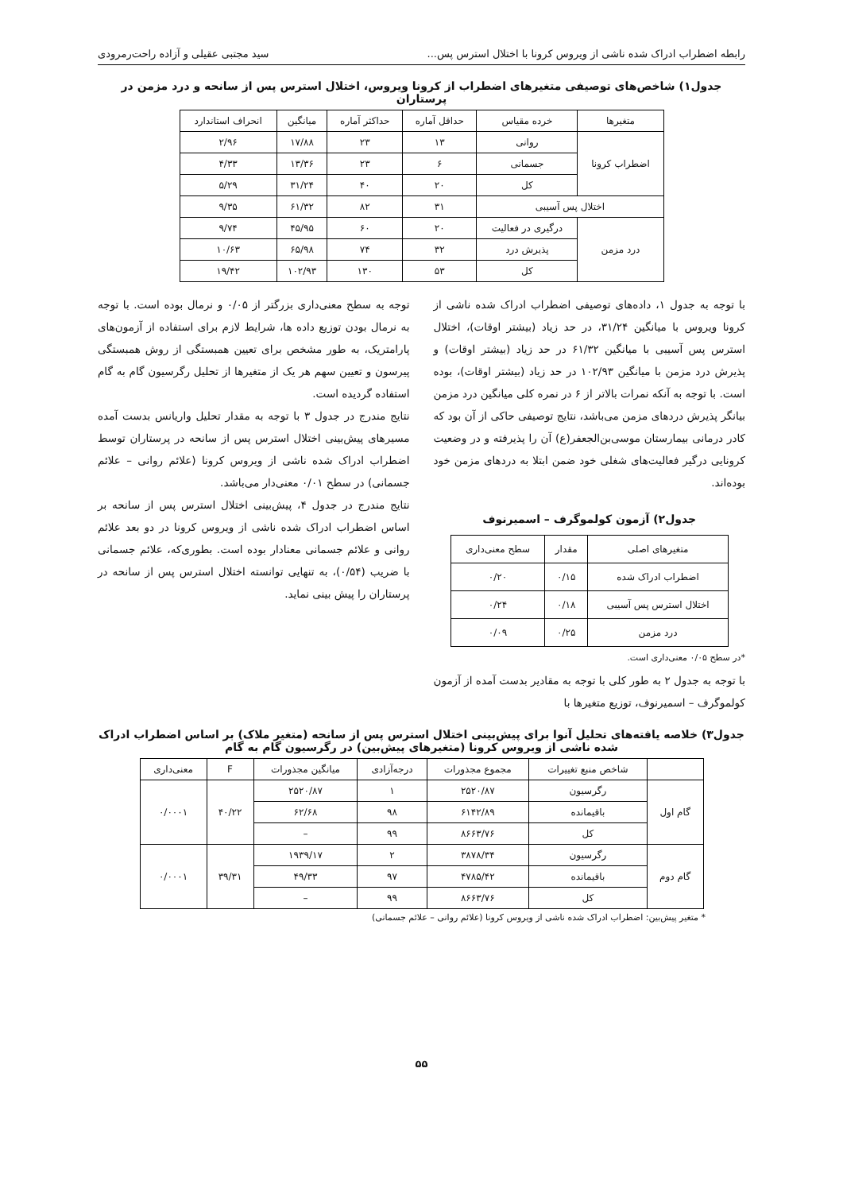رابطه اضطراب ادراک شده ناشی از ویروس کرونا با اختلال استرس پس... سید مجتبی عقیلی و آزاده راحت‌رمرودی
جدول۱) شاخص‌های توصیفی متغیرهای اضطراب از کرونا ویروس، اختلال استرس پس از سانحه و درد مزمن در پرستاران
| متغیرها | خرده مقیاس | حداقل آماره | حداکثر آماره | میانگین | انحراف استاندارد |
| --- | --- | --- | --- | --- | --- |
| اضطراب کرونا | روانی | ۱۳ | ۲۳ | ۱۷/۸۸ | ۲/۹۶ |
| | جسمانی | ۶ | ۲۳ | ۱۳/۳۶ | ۴/۳۳ |
| | کل | ۲۰ | ۴۰ | ۳۱/۲۴ | ۵/۲۹ |
| اختلال پس آسیبی | | ۳۱ | ۸۲ | ۶۱/۳۲ | ۹/۳۵ |
| درد مزمن | درگیری در فعالیت | ۲۰ | ۶۰ | ۴۵/۹۵ | ۹/۷۴ |
| | پذیرش درد | ۳۲ | ۷۴ | ۶۵/۹۸ | ۱۰/۶۳ |
| | کل | ۵۳ | ۱۳۰ | ۱۰۲/۹۳ | ۱۹/۴۲ |
با توجه به جدول ۱، داده‌های توصیفی اضطراب ادراک شده ناشی از کرونا ویروس با میانگین ۳۱/۲۴، در حد زیاد (بیشتر اوقات)، اختلال استرس پس آسیبی با میانگین ۶۱/۳۲ در حد زیاد (بیشتر اوقات) و پذیرش درد مزمن با میانگین ۱۰۲/۹۳ در حد زیاد (بیشتر اوقات)، بوده است. با توجه به آنکه نمرات بالاتر از ۶ در نمره کلی میانگین درد مزمن بیانگر پذیرش دردهای مزمن می‌باشد، نتایج توصیفی حاکی از آن بود که کادر درمانی بیمارستان موسی‌بن‌الجعفر(ع) آن را پذیرفته و در وضعیت کرونایی درگیر فعالیت‌های شغلی خود ضمن ابتلا به دردهای مزمن خود بوده‌اند.
جدول۲) آزمون کولموگرف – اسمیرنوف
| متغیرهای اصلی | مقدار | سطح معنی‌داری |
| --- | --- | --- |
| اضطراب ادراک شده | ۰/۱۵ | ۰/۲۰ |
| اختلال استرس پس آسیبی | ۰/۱۸ | ۰/۲۴ |
| درد مزمن | ۰/۲۵ | ۰/۰۹ |
*در سطح ۰/۰۵ معنی‌داری است.
با توجه به جدول ۲ به طور کلی با توجه به مقادیر بدست آمده از آزمون کولموگرف – اسمیرنوف، توزیع متغیرها با
توجه به سطح معنی‌داری بزرگتر از ۰/۰۵ و نرمال بوده است. با توجه به نرمال بودن توزیع داده ها، شرایط لازم برای استفاده از آزمون‌های پارامتریک، به طور مشخص برای تعیین همبستگی از روش همبستگی پیرسون و تعیین سهم هر یک از متغیرها از تحلیل رگرسیون گام به گام استفاده گردیده است.
نتایج مندرج در جدول ۳ با توجه به مقدار تحلیل واریانس بدست آمده مسیرهای پیش‌بینی اختلال استرس پس از سانحه در پرستاران توسط اضطراب ادراک شده ناشی از ویروس کرونا (علائم روانی – علائم جسمانی) در سطح ۰/۰۱ معنی‌دار می‌باشد.
نتایج مندرج در جدول ۴، پیش‌بینی اختلال استرس پس از سانحه بر اساس اضطراب ادراک شده ناشی از ویروس کرونا در دو بعد علائم روانی و علائم جسمانی معنادار بوده است. بطوری‌که، علائم جسمانی با ضریب (۰/۵۴)، به تنهایی توانسته اختلال استرس پس از سانحه در پرستاران را پیش بینی نماید.
جدول۳) خلاصه یافته‌های تحلیل آنوا برای پیش‌بینی اختلال استرس پس از سانحه (متغیر ملاک) بر اساس اضطراب ادراک شده ناشی از ویروس کرونا (متغیرهای پیش‌بین) در رگرسیون گام به گام
| | شاخص منبع تغییرات | مجموع مجذورات | درجه‌آزادی | میانگین مجذورات | F | معنی‌داری |
| --- | --- | --- | --- | --- | --- | --- |
| گام اول | رگرسیون | ۲۵۲۰/۸۷ | ۱ | ۲۵۲۰/۸۷ | ۴۰/۲۲ | ۰/۰۰۰۱ |
| | باقیمانده | ۶۱۴۲/۸۹ | ۹۸ | ۶۲/۶۸ | | |
| | کل | ۸۶۶۳/۷۶ | ۹۹ | – | | |
| گام دوم | رگرسیون | ۳۸۷۸/۳۴ | ۲ | ۱۹۳۹/۱۷ | ۳۹/۳۱ | ۰/۰۰۰۱ |
| | باقیمانده | ۴۷۸۵/۴۲ | ۹۷ | ۴۹/۳۳ | | |
| | کل | ۸۶۶۳/۷۶ | ۹۹ | – | | |
* متغیر پیش‌بین: اضطراب ادراک شده ناشی از ویروس کرونا (علائم روانی – علائم جسمانی)
۵۵